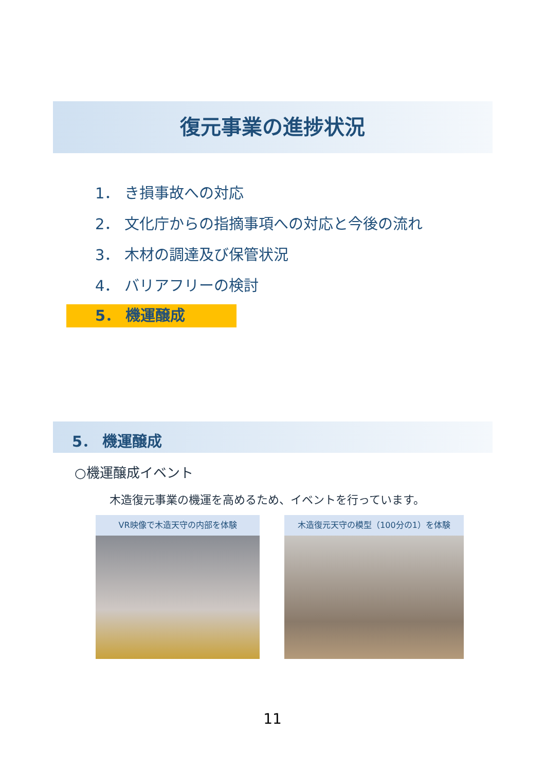復元事業の進捗状況
1． き損事故への対応
2． 文化庁からの指摘事項への対応と今後の流れ
3． 木材の調達及び保管状況
4． バリアフリーの検討
5． 機運醸成
5． 機運醸成
○機運醸成イベント
木造復元事業の機運を高めるため、イベントを行っています。
VR映像で木造天守の内部を体験 木造復元天守の模型（100分の1）を体験
11